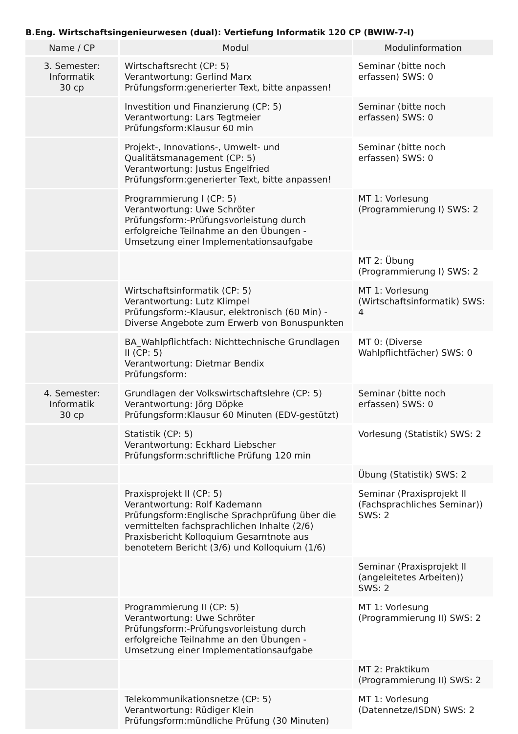B.Eng. Wirtschaftsingenieurwesen (dual): Vertiefung Informatik 120 CP (BWIW-7-I)
| Name / CP | Modul | Modulinformation |
| --- | --- | --- |
| 3. Semester: Informatik 30 cp | Wirtschaftsrecht (CP: 5) Verantwortung: Gerlind Marx Prüfungsform:generierter Text, bitte anpassen! | Seminar (bitte noch erfassen) SWS: 0 |
| | Investition und Finanzierung (CP: 5) Verantwortung: Lars Tegtmeier Prüfungsform:Klausur 60 min | Seminar (bitte noch erfassen) SWS: 0 |
| | Projekt-, Innovations-, Umwelt- und Qualitätsmanagement (CP: 5) Verantwortung: Justus Engelfried Prüfungsform:generierter Text, bitte anpassen! | Seminar (bitte noch erfassen) SWS: 0 |
| | Programmierung I (CP: 5) Verantwortung: Uwe Schröter Prüfungsform:-Prüfungsvorleistung durch erfolgreiche Teilnahme an den Übungen -Umsetzung einer Implementationsaufgabe | MT 1: Vorlesung (Programmierung I) SWS: 2 |
| | | MT 2: Übung (Programmierung I) SWS: 2 |
| | Wirtschaftsinformatik (CP: 5) Verantwortung: Lutz Klimpel Prüfungsform:-Klausur, elektronisch (60 Min) -Diverse Angebote zum Erwerb von Bonuspunkten | MT 1: Vorlesung (Wirtschaftsinformatik) SWS: 4 |
| | BA_Wahlpflichtfach: Nichttechnische Grundlagen II (CP: 5) Verantwortung: Dietmar Bendix Prüfungsform: | MT 0: (Diverse Wahlpflichtfächer) SWS: 0 |
| 4. Semester: Informatik 30 cp | Grundlagen der Volkswirtschaftslehre (CP: 5) Verantwortung: Jörg Döpke Prüfungsform:Klausur 60 Minuten (EDV-gestützt) | Seminar (bitte noch erfassen) SWS: 0 |
| | Statistik (CP: 5) Verantwortung: Eckhard Liebscher Prüfungsform:schriftliche Prüfung 120 min | Vorlesung (Statistik) SWS: 2 |
| | | Übung (Statistik) SWS: 2 |
| | Praxisprojekt II (CP: 5) Verantwortung: Rolf Kademann Prüfungsform:Englische Sprachprüfung über die vermittelten fachsprachlichen Inhalte (2/6) Praxisbericht Kolloquium Gesamtnote aus benotetem Bericht (3/6) und Kolloquium (1/6) | Seminar (Praxisprojekt II (Fachsprachliches Seminar)) SWS: 2 |
| | | Seminar (Praxisprojekt II (angeleitetes Arbeiten)) SWS: 2 |
| | Programmierung II (CP: 5) Verantwortung: Uwe Schröter Prüfungsform:-Prüfungsvorleistung durch erfolgreiche Teilnahme an den Übungen -Umsetzung einer Implementationsaufgabe | MT 1: Vorlesung (Programmierung II) SWS: 2 |
| | | MT 2: Praktikum (Programmierung II) SWS: 2 |
| | Telekommunikationsnetze (CP: 5) Verantwortung: Rüdiger Klein Prüfungsform:mündliche Prüfung (30 Minuten) | MT 1: Vorlesung (Datennetze/ISDN) SWS: 2 |